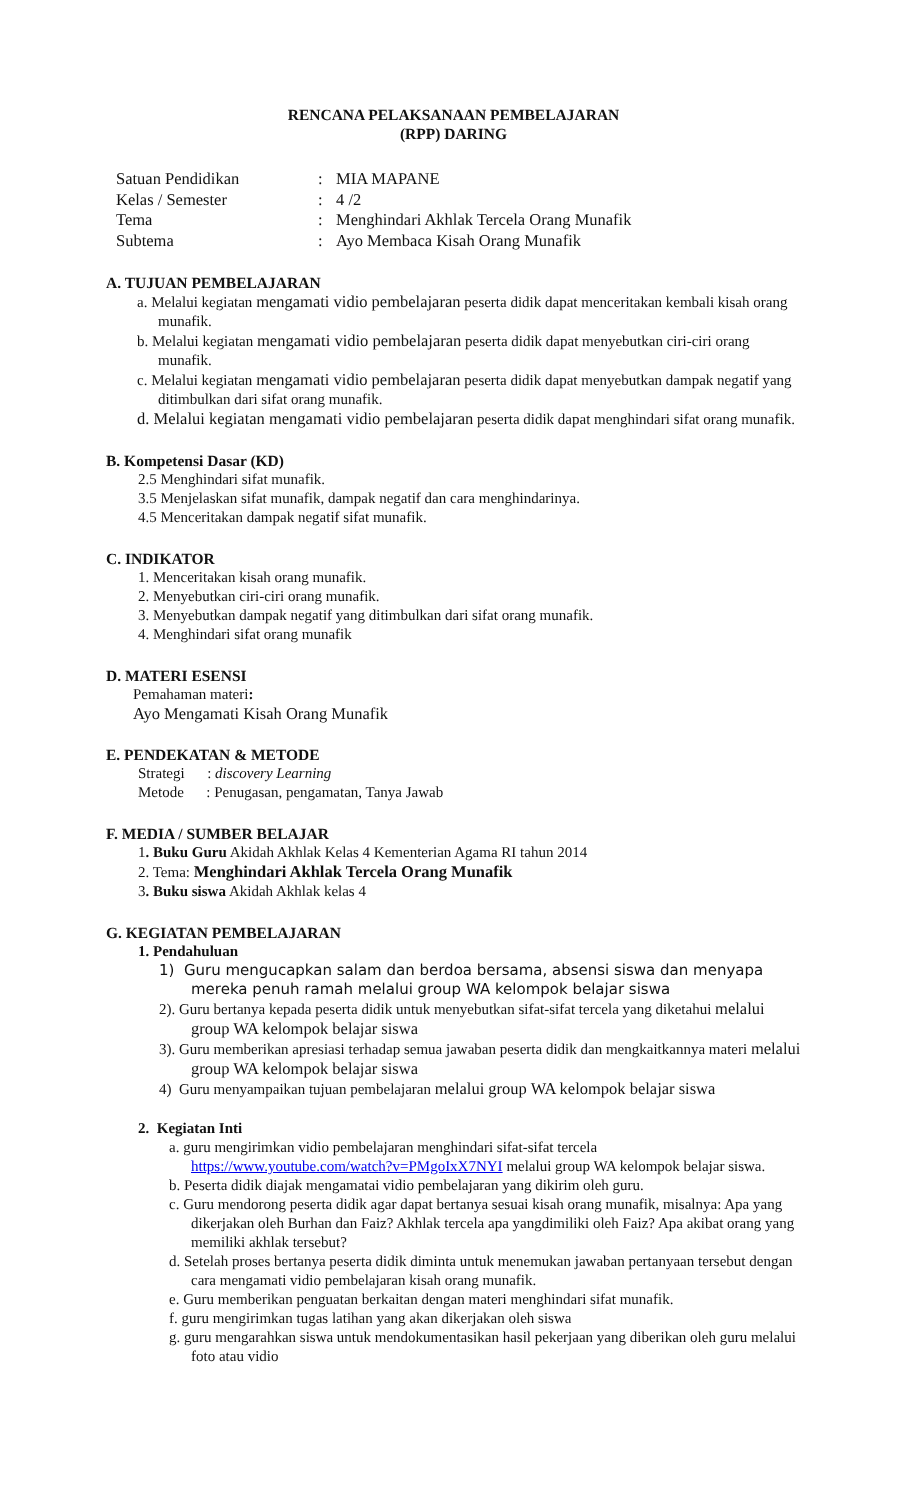RENCANA PELAKSANAAN PEMBELAJARAN
(RPP) DARING
| Satuan Pendidikan | : | MIA MAPANE |
| Kelas / Semester | : | 4 /2 |
| Tema | : | Menghindari Akhlak Tercela Orang Munafik |
| Subtema | : | Ayo Membaca Kisah Orang Munafik |
A. TUJUAN PEMBELAJARAN
a. Melalui kegiatan mengamati vidio pembelajaran peserta didik dapat menceritakan kembali kisah orang munafik.
b. Melalui kegiatan mengamati vidio pembelajaran peserta didik dapat menyebutkan ciri-ciri orang munafik.
c. Melalui kegiatan mengamati vidio pembelajaran peserta didik dapat menyebutkan dampak negatif yang ditimbulkan dari sifat orang munafik.
d. Melalui kegiatan mengamati vidio pembelajaran peserta didik dapat menghindari sifat orang munafik.
B. Kompetensi Dasar (KD)
2.5 Menghindari sifat munafik.
3.5 Menjelaskan sifat munafik, dampak negatif dan cara menghindarinya.
4.5 Menceritakan dampak negatif sifat munafik.
C. INDIKATOR
1. Menceritakan kisah orang munafik.
2. Menyebutkan ciri-ciri orang munafik.
3. Menyebutkan dampak negatif yang ditimbulkan dari sifat orang munafik.
4. Menghindari sifat orang munafik
D. MATERI ESENSI
Pemahaman materi:
Ayo Mengamati Kisah Orang Munafik
E. PENDEKATAN & METODE
Strategi : discovery Learning
Metode : Penugasan, pengamatan, Tanya Jawab
F. MEDIA / SUMBER BELAJAR
1. Buku Guru Akidah Akhlak Kelas 4 Kementerian Agama RI tahun 2014
2. Tema: Menghindari Akhlak Tercela Orang Munafik
3. Buku siswa Akidah Akhlak kelas 4
G. KEGIATAN PEMBELAJARAN
1. Pendahuluan
1) Guru mengucapkan salam dan berdoa bersama, absensi siswa dan menyapa mereka penuh ramah melalui group WA kelompok belajar siswa
2). Guru bertanya kepada peserta didik untuk menyebutkan sifat-sifat tercela yang diketahui melalui group WA kelompok belajar siswa
3). Guru memberikan apresiasi terhadap semua jawaban peserta didik dan mengkaitkannya materi melalui group WA kelompok belajar siswa
4) Guru menyampaikan tujuan pembelajaran melalui group WA kelompok belajar siswa
2. Kegiatan Inti
a. guru mengirimkan vidio pembelajaran menghindari sifat-sifat tercela https://www.youtube.com/watch?v=PMgoIxX7NYI melalui group WA kelompok belajar siswa.
b. Peserta didik diajak mengamatai vidio pembelajaran yang dikirim oleh guru.
c. Guru mendorong peserta didik agar dapat bertanya sesuai kisah orang munafik, misalnya: Apa yang dikerjakan oleh Burhan dan Faiz? Akhlak tercela apa yangdimiliki oleh Faiz? Apa akibat orang yang memiliki akhlak tersebut?
d. Setelah proses bertanya peserta didik diminta untuk menemukan jawaban pertanyaan tersebut dengan cara mengamati vidio pembelajaran kisah orang munafik.
e. Guru memberikan penguatan berkaitan dengan materi menghindari sifat munafik.
f. guru mengirimkan tugas latihan yang akan dikerjakan oleh siswa
g. guru mengarahkan siswa untuk mendokumentasikan hasil pekerjaan yang diberikan oleh guru melalui foto atau vidio